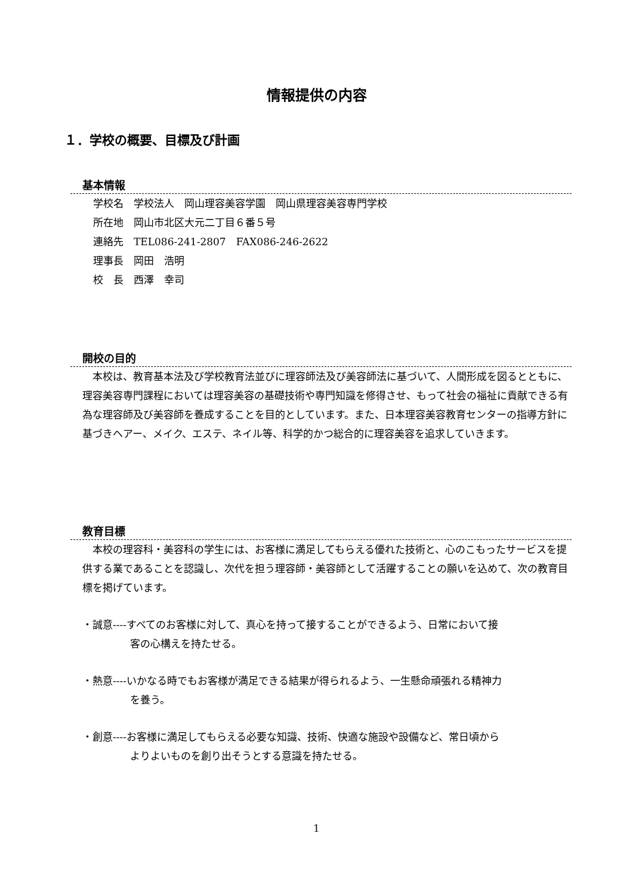情報提供の内容
１．学校の概要、目標及び計画
基本情報
学校名　学校法人　岡山理容美容学園　岡山県理容美容専門学校
所在地　岡山市北区大元二丁目６番５号
連絡先　TEL086-241-2807　FAX086-246-2622
理事長　岡田　浩明
校　長　西澤　幸司
開校の目的
　本校は、教育基本法及び学校教育法並びに理容師法及び美容師法に基づいて、人間形成を図るとともに、理容美容専門課程においては理容美容の基礎技術や専門知識を修得させ、もって社会の福祉に貢献できる有為な理容師及び美容師を養成することを目的としています。また、日本理容美容教育センターの指導方針に基づきヘアー、メイク、エステ、ネイル等、科学的かつ総合的に理容美容を追求していきます。
教育目標
　本校の理容科・美容科の学生には、お客様に満足してもらえる優れた技術と、心のこもったサービスを提供する業であることを認識し、次代を担う理容師・美容師として活躍することの願いを込めて、次の教育目標を掲げています。
・誠意----すべてのお客様に対して、真心を持って接することができるよう、日常において接
客の心構えを持たせる。
・熱意----いかなる時でもお客様が満足できる結果が得られるよう、一生懸命頑張れる精神力
を養う。
・創意----お客様に満足してもらえる必要な知識、技術、快適な施設や設備など、常日頃から
よりよいものを創り出そうとする意識を持たせる。
1